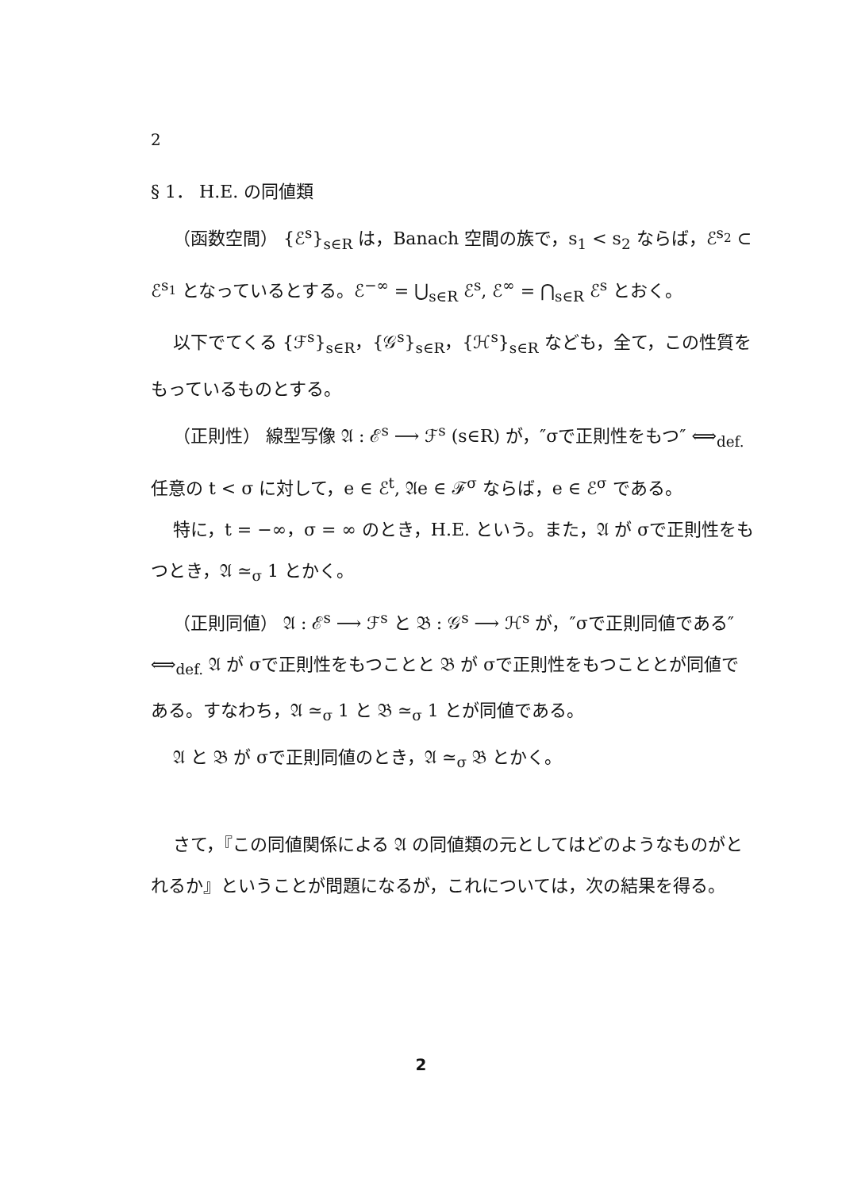2
§ 1． H.E. の同値類
（函数空間） {ℰ<sup>s</sup>}<sub>s∈R</sub> は，Banach 空間の族で，s<sub>1</sub> < s<sub>2</sub> ならば，ℰ<sup>s<sub>2</sub></sup> ⊂ ℰ<sup>s<sub>1</sub></sup> となっているとする。ℰ<sup>−∞</sup> = ⋃<sub>s∈R</sub> ℰ<sup>s</sup>, ℰ<sup>∞</sup> = ⋂<sub>s∈R</sub> ℰ<sup>s</sup> とおく。
以下でてくる {ℱ<sup>s</sup>}<sub>s∈R</sub>，{𝒢<sup>s</sup>}<sub>s∈R</sub>，{ℋ<sup>s</sup>}<sub>s∈R</sub> なども，全て，この性質をもっているものとする。
（正則性） 線型写像 𝔄 : ℰ<sup>s</sup> ⟶ ℱ<sup>s</sup> (s∈R) が，″σで正則性をもつ″ ⟺<sub>def.</sub> 任意の t < σ に対して，e ∈ ℰ<sup>t</sup>, 𝔄e ∈ ℱ<sup>σ</sup> ならば，e ∈ ℰ<sup>σ</sup> である。
特に，t = −∞，σ = ∞ のとき，H.E. という。また，𝔄 が σで正則性をもつとき，𝔄 ≃<sub>σ</sub> 1 とかく。
（正則同値） 𝔄 : ℰ<sup>s</sup> ⟶ ℱ<sup>s</sup> と 𝔅 : 𝒢<sup>s</sup> ⟶ ℋ<sup>s</sup> が，″σで正則同値である″ ⟺<sub>def.</sub> 𝔄 が σで正則性をもつことと 𝔅 が σで正則性をもつこととが同値である。すなわち，𝔄 ≃<sub>σ</sub> 1 と 𝔅 ≃<sub>σ</sub> 1 とが同値である。
𝔄 と 𝔅 が σで正則同値のとき，𝔄 ≃<sub>σ</sub> 𝔅 とかく。
さて，『この同値関係による 𝔄 の同値類の元としてはどのようなものがとれるか』ということが問題になるが，これについては，次の結果を得る。
2